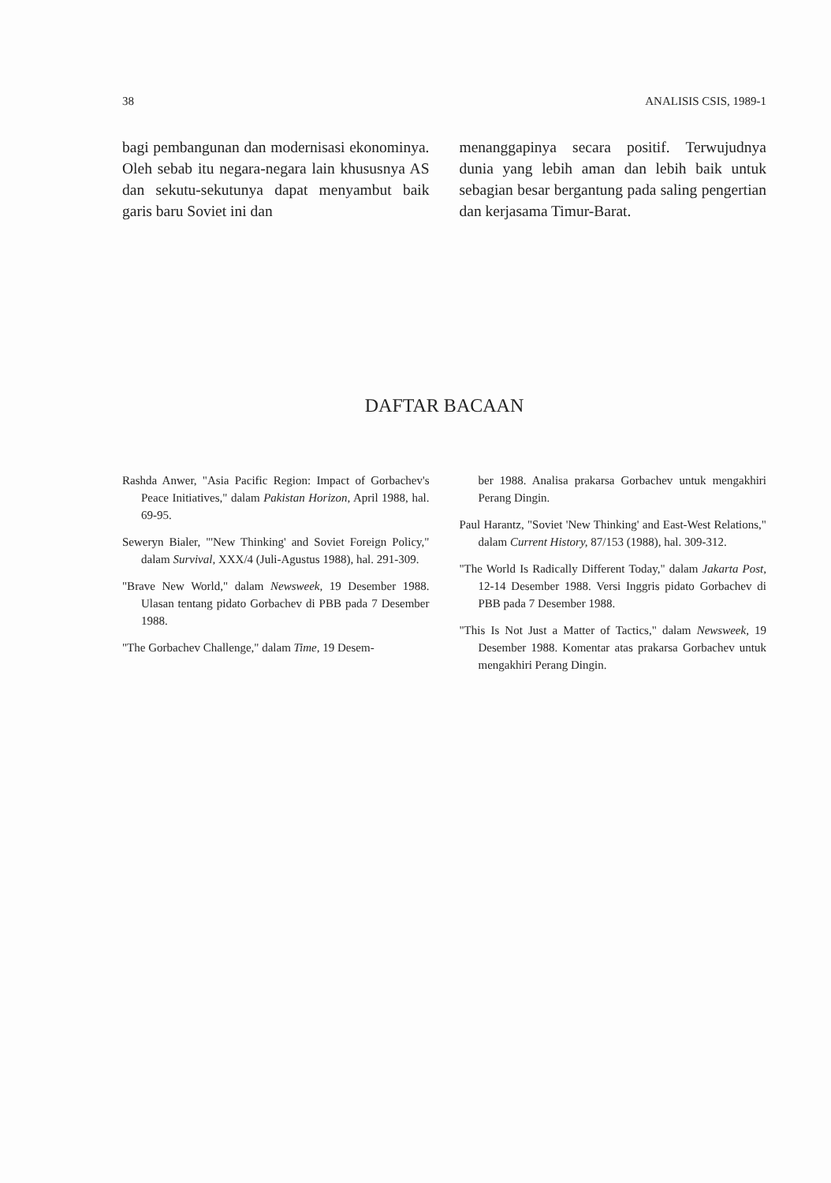38 ANALISIS CSIS, 1989-1
bagi pembangunan dan modernisasi ekonominya. Oleh sebab itu negara-negara lain khususnya AS dan sekutu-sekutunya dapat menyambut baik garis baru Soviet ini dan
menanggapinya secara positif. Terwujudnya dunia yang lebih aman dan lebih baik untuk sebagian besar bergantung pada saling pengertian dan kerjasama Timur-Barat.
DAFTAR BACAAN
Rashda Anwer, "Asia Pacific Region: Impact of Gorbachev's Peace Initiatives," dalam Pakistan Horizon, April 1988, hal. 69-95.
Seweryn Bialer, "'New Thinking' and Soviet Foreign Policy," dalam Survival, XXX/4 (Juli-Agustus 1988), hal. 291-309.
"Brave New World," dalam Newsweek, 19 Desember 1988. Ulasan tentang pidato Gorbachev di PBB pada 7 Desember 1988.
"The Gorbachev Challenge," dalam Time, 19 Desem-
ber 1988. Analisa prakarsa Gorbachev untuk mengakhiri Perang Dingin.
Paul Harantz, "Soviet 'New Thinking' and East-West Relations," dalam Current History, 87/153 (1988), hal. 309-312.
"The World Is Radically Different Today," dalam Jakarta Post, 12-14 Desember 1988. Versi Inggris pidato Gorbachev di PBB pada 7 Desember 1988.
"This Is Not Just a Matter of Tactics," dalam Newsweek, 19 Desember 1988. Komentar atas prakarsa Gorbachev untuk mengakhiri Perang Dingin.